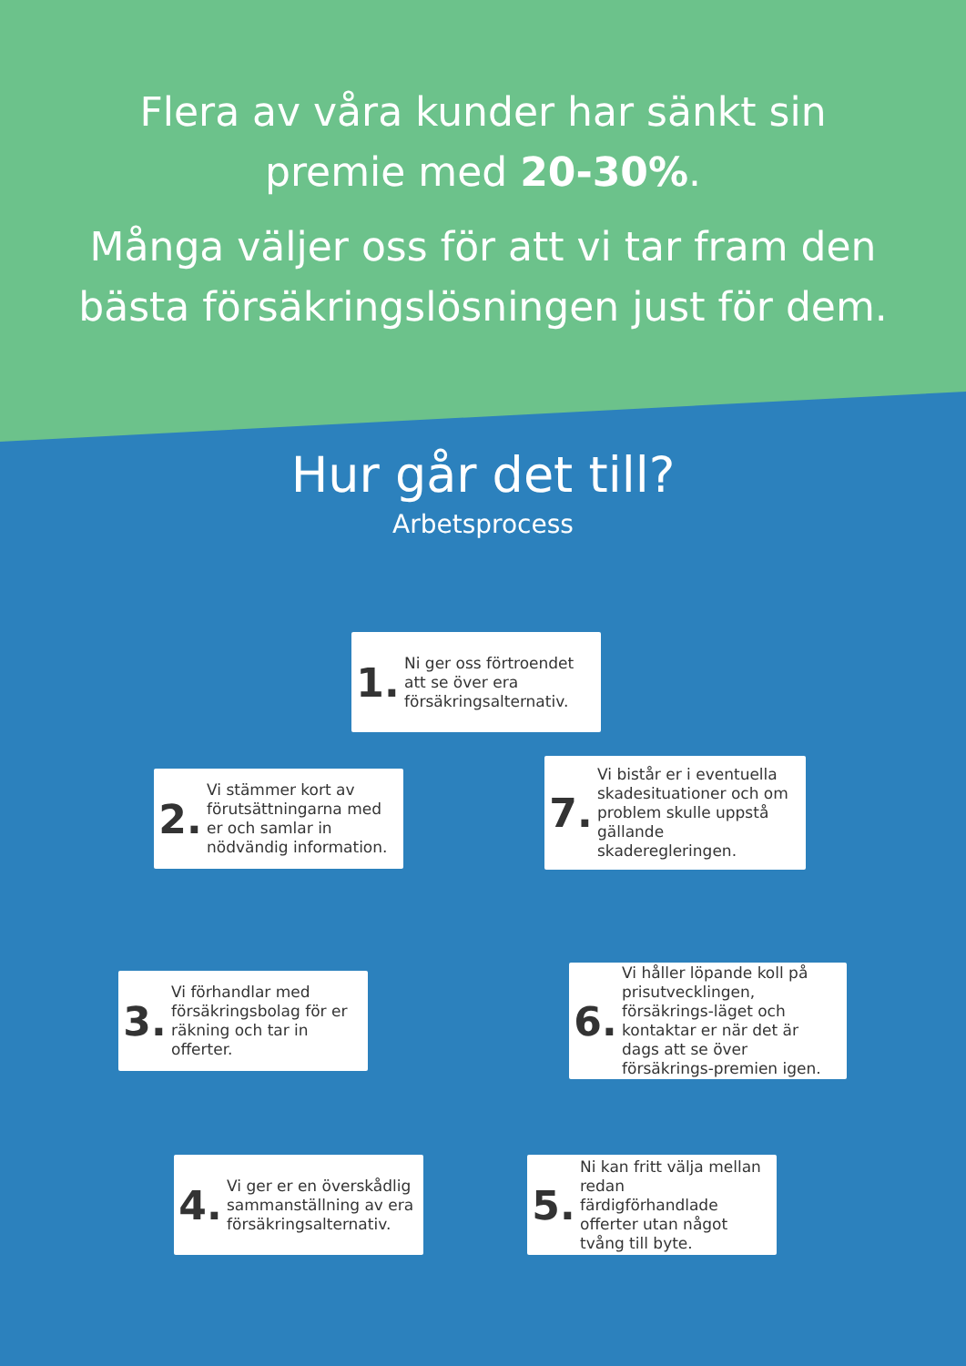Flera av våra kunder har sänkt sin
premie med 20-30%.
Många väljer oss för att vi tar fram den
bästa försäkringslösningen just för dem.
Hur går det till?
Arbetsprocess
1. Ni ger oss förtroendet att se över era försäkringsalternativ.
2. Vi stämmer kort av förutsättningarna med er och samlar in nödvändig information.
3. Vi förhandlar med försäkringsbolag för er räkning och tar in offerter.
4. Vi ger er en överskådlig sammanställning av era försäkringsalternativ.
5. Ni kan fritt välja mellan redan färdigförhandlade offerter utan något tvång till byte.
6. Vi håller löpande koll på prisutvecklingen, försäkrings-läget och kontaktar er när det är dags att se över försäkrings-premien igen.
7. Vi bistår er i eventuella skadesituationer och om problem skulle uppstå gällande skaderegleringen.